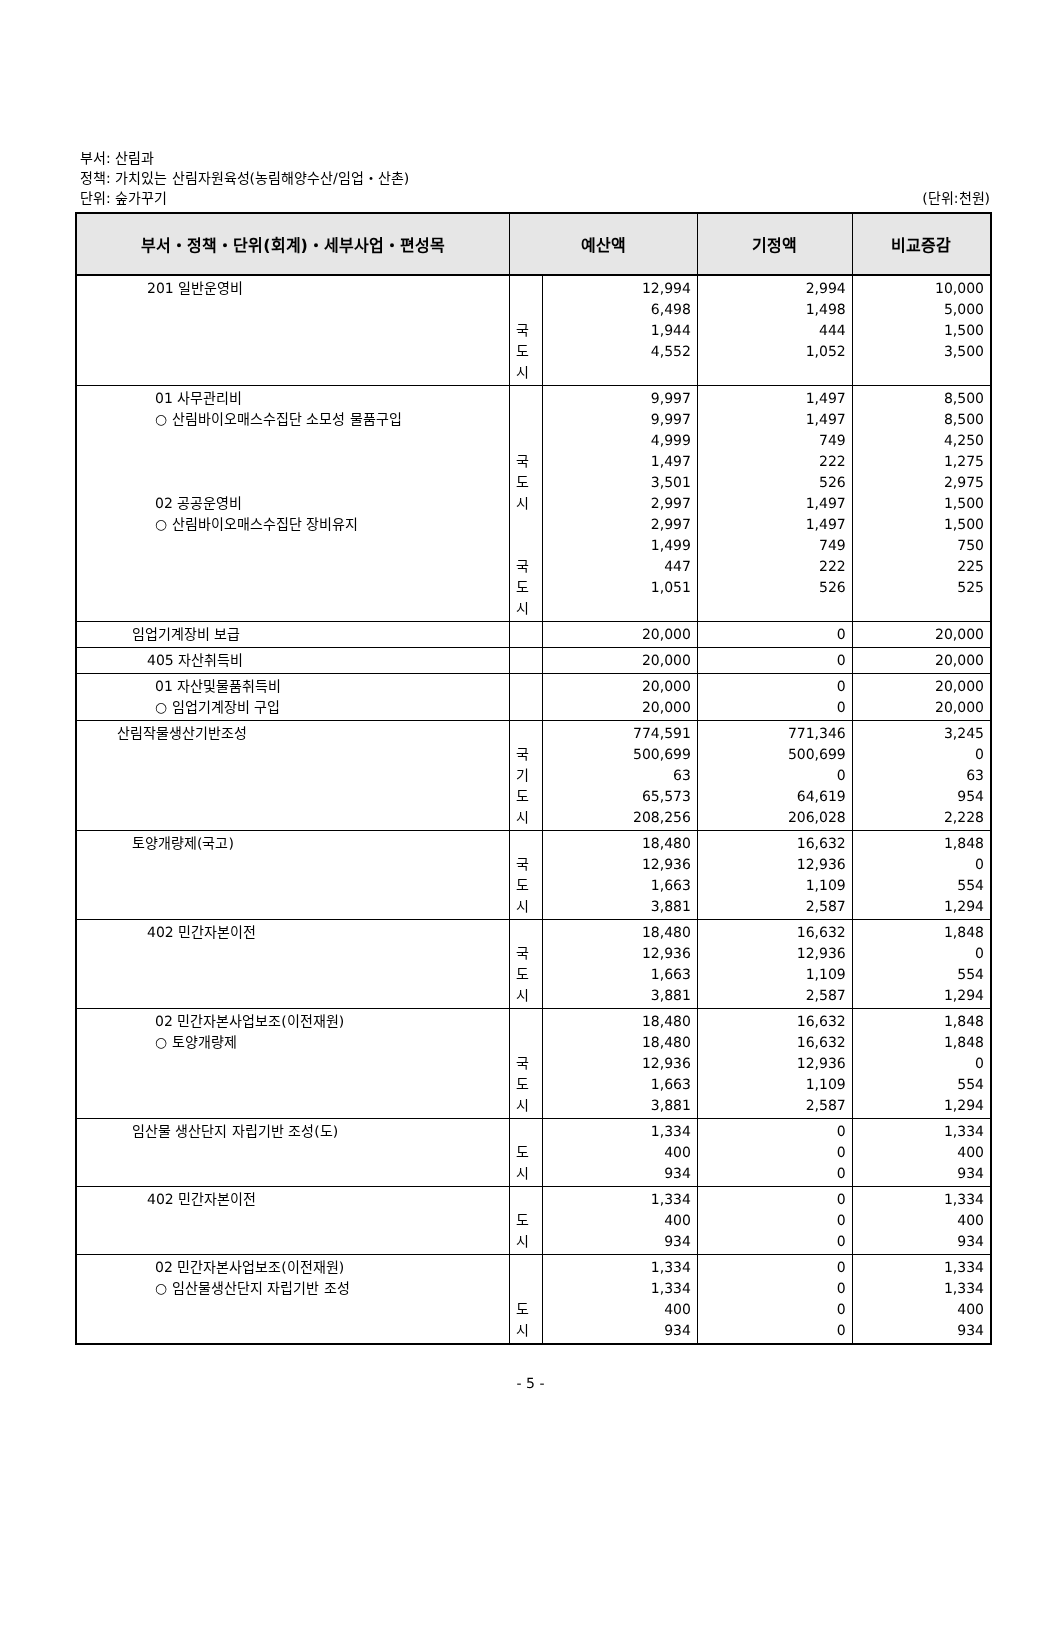부서: 산림과
정책: 가치있는 산림자원육성(농림해양수산/임업・산촌)
단위: 숲가꾸기
(단위:천원)
| 부서・정책・단위(회계)・세부사업・편성목 | 예산액 | | 기정액 | 비교증감 |
| --- | --- | --- | --- | --- |
| 201 일반운영비 | 국 도 시 | 12,994 6,498 1,944 4,552 | 2,994 1,498 444 1,052 | 10,000 5,000 1,500 3,500 |
| 01 사무관리비 ○ 산림바이오매스수집단 소모성 물품구입 02 공공운영비 ○ 산림바이오매스수집단 장비유지 | 국 도 시 국 도 시 | 9,997 9,997 4,999 1,497 3,501 2,997 2,997 1,499 447 1,051 | 1,497 1,497 749 222 526 1,497 1,497 749 222 526 | 8,500 8,500 4,250 1,275 2,975 1,500 1,500 750 225 525 |
| 임업기계장비 보급 | | 20,000 | 0 | 20,000 |
| 405 자산취득비 | | 20,000 | 0 | 20,000 |
| 01 자산및물품취득비 ○ 임업기계장비 구입 | | 20,000 20,000 | 0 0 | 20,000 20,000 |
| 산림작물생산기반조성 | 국 기 도 시 | 774,591 500,699 63 65,573 208,256 | 771,346 500,699 0 64,619 206,028 | 3,245 0 63 954 2,228 |
| 토양개량제(국고) | 국 도 시 | 18,480 12,936 1,663 3,881 | 16,632 12,936 1,109 2,587 | 1,848 0 554 1,294 |
| 402 민간자본이전 | 국 도 시 | 18,480 12,936 1,663 3,881 | 16,632 12,936 1,109 2,587 | 1,848 0 554 1,294 |
| 02 민간자본사업보조(이전재원) ○ 토양개량제 | 국 도 시 | 18,480 18,480 12,936 1,663 3,881 | 16,632 16,632 12,936 1,109 2,587 | 1,848 1,848 0 554 1,294 |
| 임산물 생산단지 자립기반 조성(도) | 도 시 | 1,334 400 934 | 0 0 0 | 1,334 400 934 |
| 402 민간자본이전 | 도 시 | 1,334 400 934 | 0 0 0 | 1,334 400 934 |
| 02 민간자본사업보조(이전재원) ○ 임산물생산단지 자립기반 조성 | 도 시 | 1,334 1,334 400 934 | 0 0 0 0 | 1,334 1,334 400 934 |
- 5 -